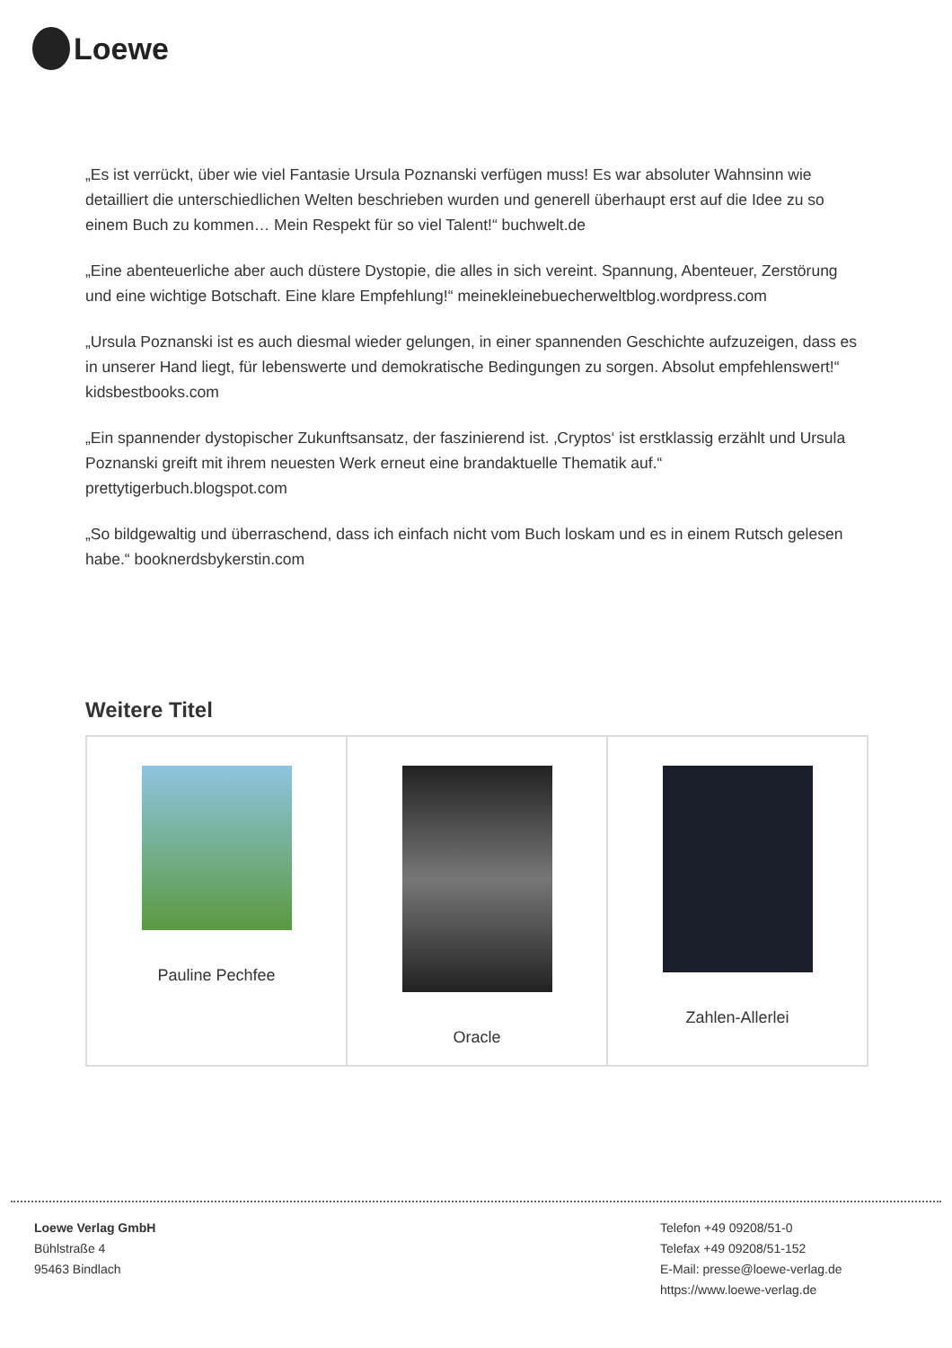Loewe
„Es ist verrückt, über wie viel Fantasie Ursula Poznanski verfügen muss! Es war absoluter Wahnsinn wie detailliert die unterschiedlichen Welten beschrieben wurden und generell überhaupt erst auf die Idee zu so einem Buch zu kommen… Mein Respekt für so viel Talent!“ buchwelt.de
„Eine abenteuerliche aber auch düstere Dystopie, die alles in sich vereint. Spannung, Abenteuer, Zerstörung und eine wichtige Botschaft. Eine klare Empfehlung!“ meinekleinebuecherweltblog.wordpress.com
„Ursula Poznanski ist es auch diesmal wieder gelungen, in einer spannenden Geschichte aufzuzeigen, dass es in unserer Hand liegt, für lebenswerte und demokratische Bedingungen zu sorgen. Absolut empfehlenswert!“ kidsbestbooks.com
„Ein spannender dystopischer Zukunftsansatz, der faszinierend ist. ‚Cryptos‘ ist erstklassig erzählt und Ursula Poznanski greift mit ihrem neuesten Werk erneut eine brandaktuelle Thematik auf.“ prettytigerbuch.blogspot.com
„So bildgewaltig und überraschend, dass ich einfach nicht vom Buch loskam und es in einem Rutsch gelesen habe.“ booknerdsbykerstin.com
Weitere Titel
| Pauline Pechfee | Oracle | Zahlen-Allerlei |
Loewe Verlag GmbH
Bühlstraße 4
95463 Bindlach
Telefon +49 09208/51-0
Telefax +49 09208/51-152
E-Mail: presse@loewe-verlag.de
https://www.loewe-verlag.de